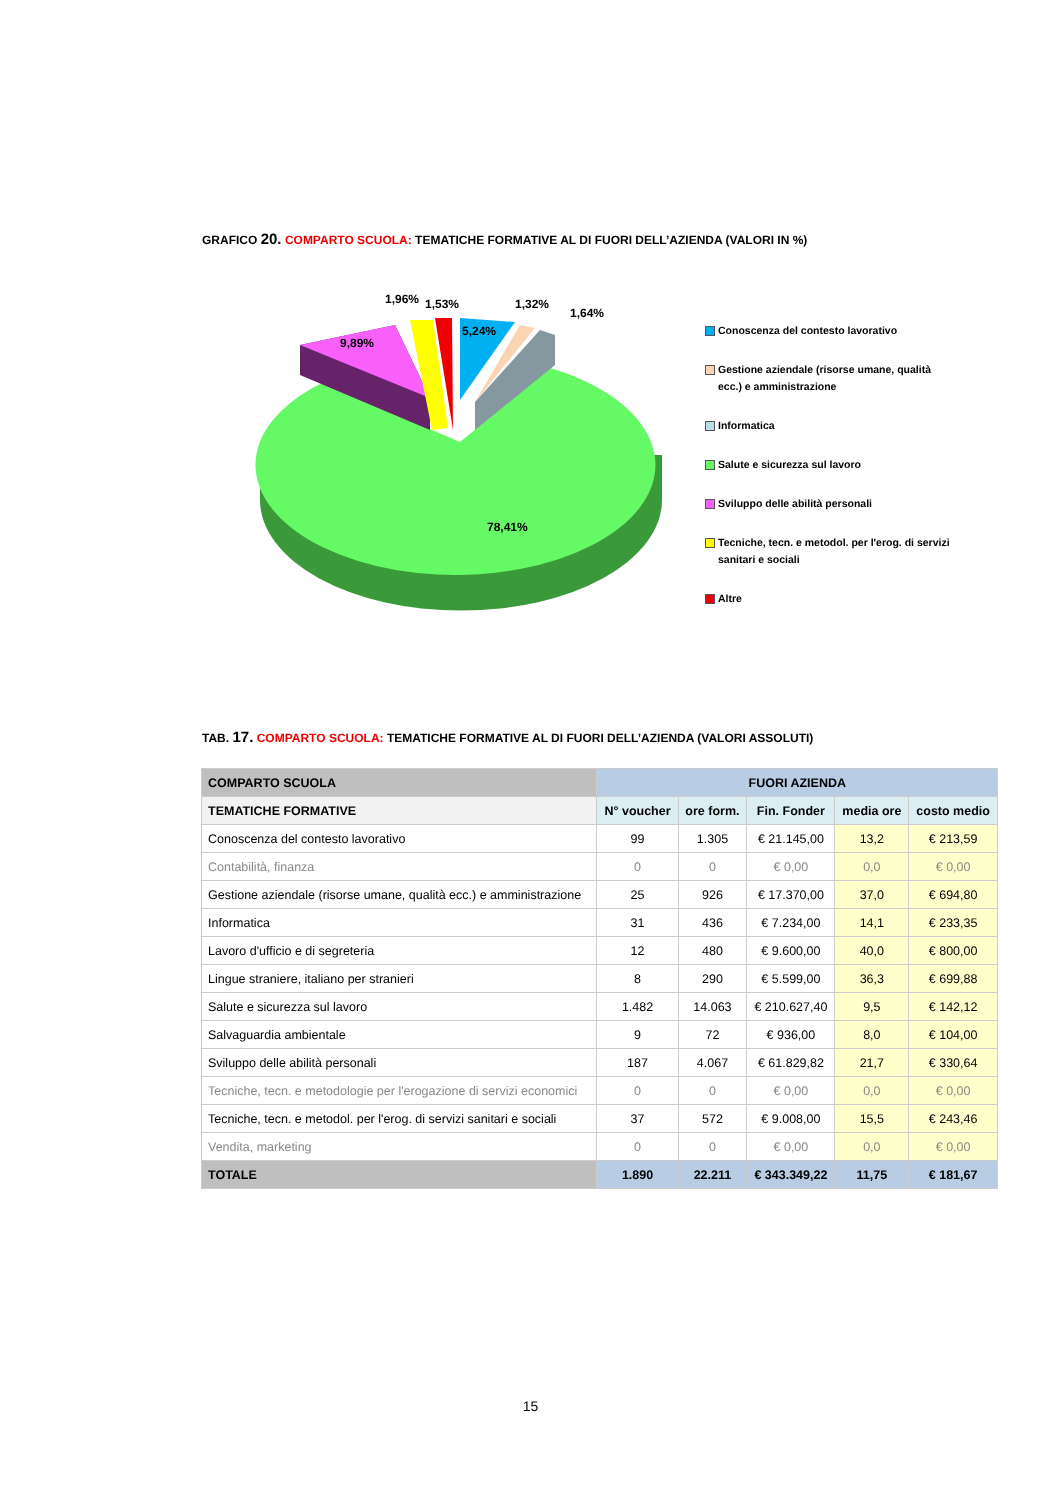GRAFICO 20. COMPARTO SCUOLA: TEMATICHE FORMATIVE AL DI FUORI DELL’AZIENDA (VALORI IN %)
9,89%
1,96%
1,53%
5,24%
1,32%
1,64%
78,41%
Conoscenza del contesto lavorativo
Gestione aziendale (risorse umane, qualità ecc.) e amministrazione
Informatica
Salute e sicurezza sul lavoro
Sviluppo delle abilità personali
Tecniche, tecn. e metodol. per l'erog. di servizi sanitari e sociali
Altre
TAB. 17. COMPARTO SCUOLA: TEMATICHE FORMATIVE AL DI FUORI DELL’AZIENDA (VALORI ASSOLUTI)
| COMPARTO SCUOLA | FUORI AZIENDA | | | | |
| --- | --- | --- | --- | --- | --- |
| TEMATICHE FORMATIVE | N° voucher | ore form. | Fin. Fonder | media ore | costo medio |
| Conoscenza del contesto lavorativo | 99 | 1.305 | € 21.145,00 | 13,2 | € 213,59 |
| Contabilità, finanza | 0 | 0 | € 0,00 | 0,0 | € 0,00 |
| Gestione aziendale (risorse umane, qualità ecc.) e amministrazione | 25 | 926 | € 17.370,00 | 37,0 | € 694,80 |
| Informatica | 31 | 436 | € 7.234,00 | 14,1 | € 233,35 |
| Lavoro d'ufficio e di segreteria | 12 | 480 | € 9.600,00 | 40,0 | € 800,00 |
| Lingue straniere, italiano per stranieri | 8 | 290 | € 5.599,00 | 36,3 | € 699,88 |
| Salute e sicurezza sul lavoro | 1.482 | 14.063 | € 210.627,40 | 9,5 | € 142,12 |
| Salvaguardia ambientale | 9 | 72 | € 936,00 | 8,0 | € 104,00 |
| Sviluppo delle abilità personali | 187 | 4.067 | € 61.829,82 | 21,7 | € 330,64 |
| Tecniche, tecn. e metodologie per l'erogazione di servizi economici | 0 | 0 | € 0,00 | 0,0 | € 0,00 |
| Tecniche, tecn. e metodol. per l'erog. di servizi sanitari e sociali | 37 | 572 | € 9.008,00 | 15,5 | € 243,46 |
| Vendita, marketing | 0 | 0 | € 0,00 | 0,0 | € 0,00 |
| TOTALE | 1.890 | 22.211 | € 343.349,22 | 11,75 | € 181,67 |
15